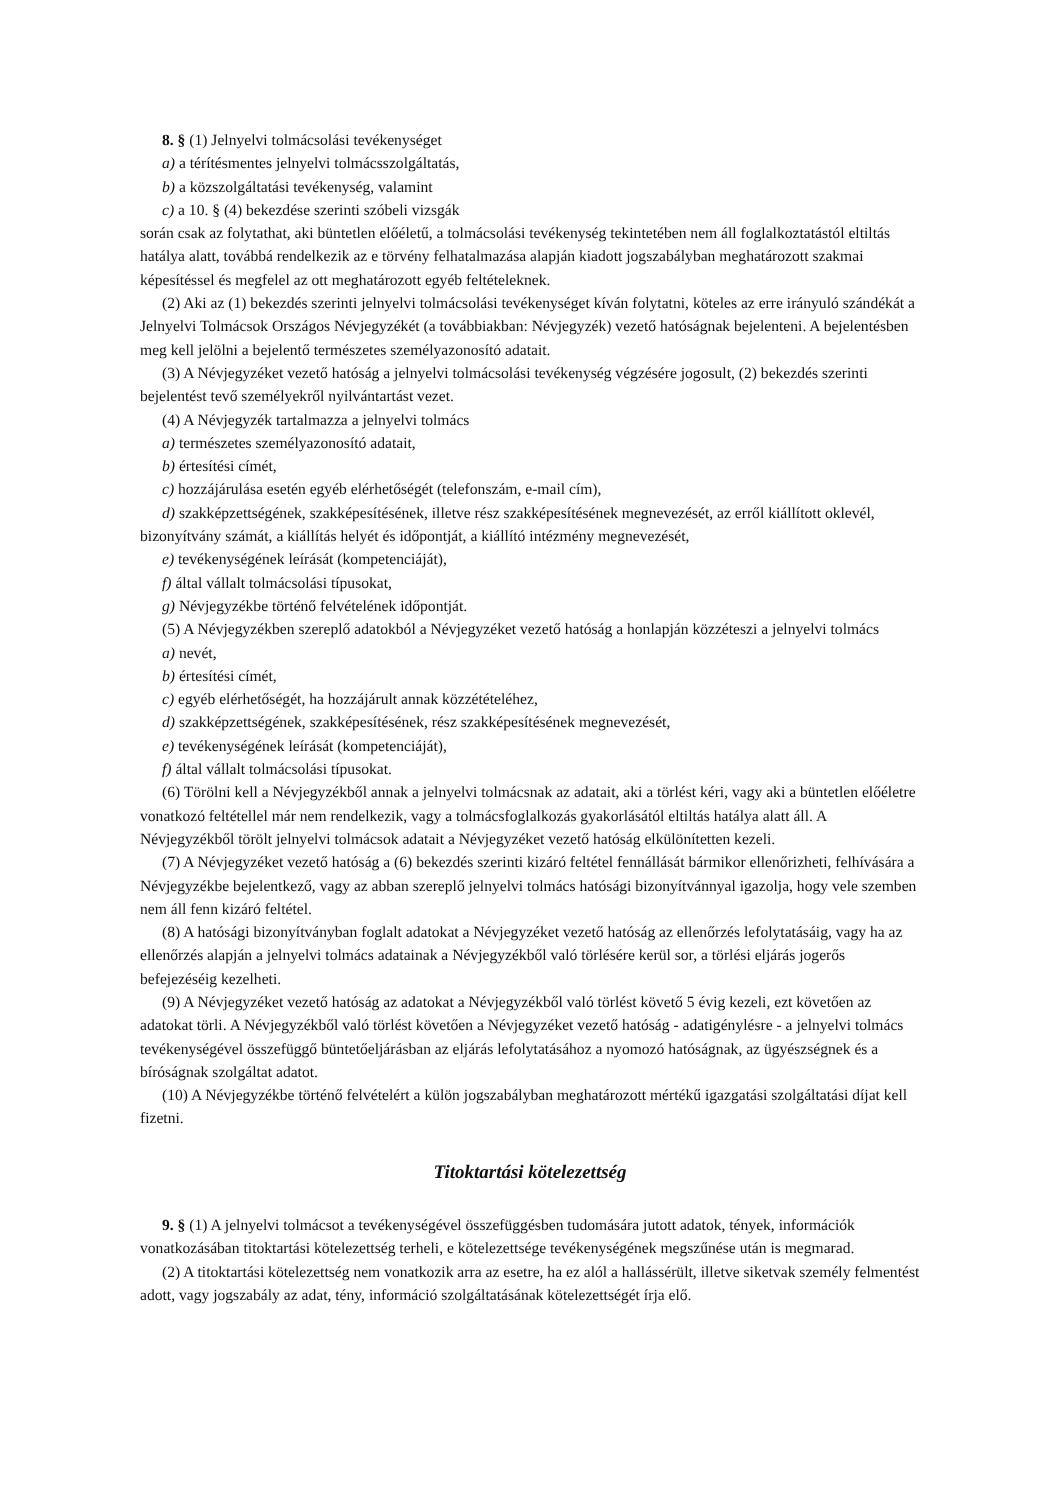8. § (1) Jelnyelvi tolmácsolási tevékenységet
a) a térítésmentes jelnyelvi tolmácsszolgáltatás,
b) a közszolgáltatási tevékenység, valamint
c) a 10. § (4) bekezdése szerinti szóbeli vizsgák
során csak az folytathat, aki büntetlen előéletű, a tolmácsolási tevékenység tekintetében nem áll foglalkoztatástól eltiltás hatálya alatt, továbbá rendelkezik az e törvény felhatalmazása alapján kiadott jogszabályban meghatározott szakmai képesítéssel és megfelel az ott meghatározott egyéb feltételeknek.
(2) Aki az (1) bekezdés szerinti jelnyelvi tolmácsolási tevékenységet kíván folytatni, köteles az erre irányuló szándékát a Jelnyelvi Tolmácsok Országos Névjegyzékét (a továbbiakban: Névjegyzék) vezető hatóságnak bejelenteni. A bejelentésben meg kell jelölni a bejelentő természetes személyazonosító adatait.
(3) A Névjegyzéket vezető hatóság a jelnyelvi tolmácsolási tevékenység végzésére jogosult, (2) bekezdés szerinti bejelentést tevő személyekről nyilvántartást vezet.
(4) A Névjegyzék tartalmazza a jelnyelvi tolmács
a) természetes személyazonosító adatait,
b) értesítési címét,
c) hozzájárulása esetén egyéb elérhetőségét (telefonszám, e-mail cím),
d) szakképzettségének, szakképesítésének, illetve rész szakképesítésének megnevezését, az erről kiállított oklevél, bizonyítvány számát, a kiállítás helyét és időpontját, a kiállító intézmény megnevezését,
e) tevékenységének leírását (kompetenciáját),
f) által vállalt tolmácsolási típusokat,
g) Névjegyzékbe történő felvételének időpontját.
(5) A Névjegyzékben szereplő adatokból a Névjegyzéket vezető hatóság a honlapján közzéteszi a jelnyelvi tolmács
a) nevét,
b) értesítési címét,
c) egyéb elérhetőségét, ha hozzájárult annak közzétételéhez,
d) szakképzettségének, szakképesítésének, rész szakképesítésének megnevezését,
e) tevékenységének leírását (kompetenciáját),
f) által vállalt tolmácsolási típusokat.
(6) Törölni kell a Névjegyzékből annak a jelnyelvi tolmácsnak az adatait, aki a törlést kéri, vagy aki a büntetlen előéletre vonatkozó feltétellel már nem rendelkezik, vagy a tolmácsfoglalkozás gyakorlásától eltiltás hatálya alatt áll. A Névjegyzékből törölt jelnyelvi tolmácsok adatait a Névjegyzéket vezető hatóság elkülönítetten kezeli.
(7) A Névjegyzéket vezető hatóság a (6) bekezdés szerinti kizáró feltétel fennállását bármikor ellenőrizheti, felhívására a Névjegyzékbe bejelentkező, vagy az abban szereplő jelnyelvi tolmács hatósági bizonyítvánnyal igazolja, hogy vele szemben nem áll fenn kizáró feltétel.
(8) A hatósági bizonyítványban foglalt adatokat a Névjegyzéket vezető hatóság az ellenőrzés lefolytatásáig, vagy ha az ellenőrzés alapján a jelnyelvi tolmács adatainak a Névjegyzékből való törlésére kerül sor, a törlési eljárás jogerős befejezéséig kezelheti.
(9) A Névjegyzéket vezető hatóság az adatokat a Névjegyzékből való törlést követő 5 évig kezeli, ezt követően az adatokat törli. A Névjegyzékből való törlést követően a Névjegyzéket vezető hatóság - adatigénylésre - a jelnyelvi tolmács tevékenységével összefüggő büntetőeljárásban az eljárás lefolytatásához a nyomozó hatóságnak, az ügyészségnek és a bíróságnak szolgáltat adatot.
(10) A Névjegyzékbe történő felvételért a külön jogszabályban meghatározott mértékű igazgatási szolgáltatási díjat kell fizetni.
Titoktartási kötelezettség
9. § (1) A jelnyelvi tolmácsot a tevékenységével összefüggésben tudomására jutott adatok, tények, információk vonatkozásában titoktartási kötelezettség terheli, e kötelezettsége tevékenységének megszűnése után is megmarad.
(2) A titoktartási kötelezettség nem vonatkozik arra az esetre, ha ez alól a hallássérült, illetve siketvak személy felmentést adott, vagy jogszabály az adat, tény, információ szolgáltatásának kötelezettségét írja elő.